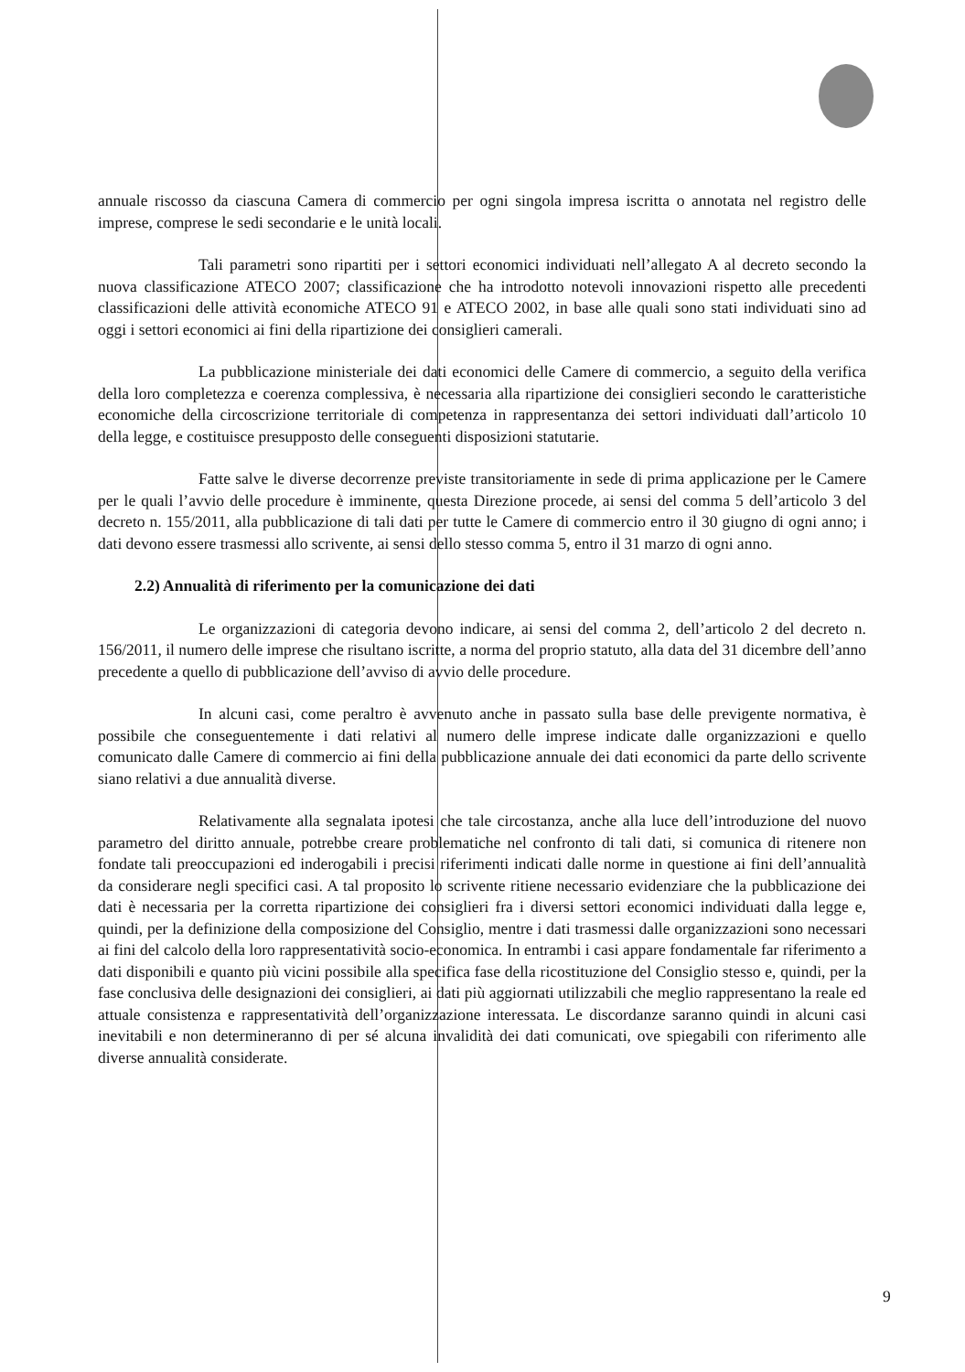annuale riscosso da ciascuna Camera di commercio per ogni singola impresa iscritta o annotata nel registro delle imprese, comprese le sedi secondarie e le unità locali.
Tali parametri sono ripartiti per i settori economici individuati nell’allegato A al decreto secondo la nuova classificazione ATECO 2007; classificazione che ha introdotto notevoli innovazioni rispetto alle precedenti classificazioni delle attività economiche ATECO 91 e ATECO 2002, in base alle quali sono stati individuati sino ad oggi i settori economici ai fini della ripartizione dei consiglieri camerali.
La pubblicazione ministeriale dei dati economici delle Camere di commercio, a seguito della verifica della loro completezza e coerenza complessiva, è necessaria alla ripartizione dei consiglieri secondo le caratteristiche economiche della circoscrizione territoriale di competenza in rappresentanza dei settori individuati dall’articolo 10 della legge, e costituisce presupposto delle conseguenti disposizioni statutarie.
Fatte salve le diverse decorrenze previste transitoriamente in sede di prima applicazione per le Camere per le quali l’avvio delle procedure è imminente, questa Direzione procede, ai sensi del comma 5 dell’articolo 3 del decreto n. 155/2011, alla pubblicazione di tali dati per tutte le Camere di commercio entro il 30 giugno di ogni anno; i dati devono essere trasmessi allo scrivente, ai sensi dello stesso comma 5, entro il 31 marzo di ogni anno.
2.2) Annualità di riferimento per la comunicazione dei dati
Le organizzazioni di categoria devono indicare, ai sensi del comma 2, dell’articolo 2 del decreto n. 156/2011, il numero delle imprese che risultano iscritte, a norma del proprio statuto, alla data del 31 dicembre dell’anno precedente a quello di pubblicazione dell’avviso di avvio delle procedure.
In alcuni casi, come peraltro è avvenuto anche in passato sulla base delle previgente normativa, è possibile che conseguentemente i dati relativi al numero delle imprese indicate dalle organizzazioni e quello comunicato dalle Camere di commercio ai fini della pubblicazione annuale dei dati economici da parte dello scrivente siano relativi a due annualità diverse.
Relativamente alla segnalata ipotesi che tale circostanza, anche alla luce dell’introduzione del nuovo parametro del diritto annuale, potrebbe creare problematiche nel confronto di tali dati, si comunica di ritenere non fondate tali preoccupazioni ed inderogabili i precisi riferimenti indicati dalle norme in questione ai fini dell’annualità da considerare negli specifici casi. A tal proposito lo scrivente ritiene necessario evidenziare che la pubblicazione dei dati è necessaria per la corretta ripartizione dei consiglieri fra i diversi settori economici individuati dalla legge e, quindi, per la definizione della composizione del Consiglio, mentre i dati trasmessi dalle organizzazioni sono necessari ai fini del calcolo della loro rappresentatività socio-economica. In entrambi i casi appare fondamentale far riferimento a dati disponibili e quanto più vicini possibile alla specifica fase della ricostituzione del Consiglio stesso e, quindi, per la fase conclusiva delle designazioni dei consiglieri, ai dati più aggiornati utilizzabili che meglio rappresentano la reale ed attuale consistenza e rappresentatività dell’organizzazione interessata. Le discordanze saranno quindi in alcuni casi inevitabili e non determineranno di per sé alcuna invalidità dei dati comunicati, ove spiegabili con riferimento alle diverse annualità considerate.
9